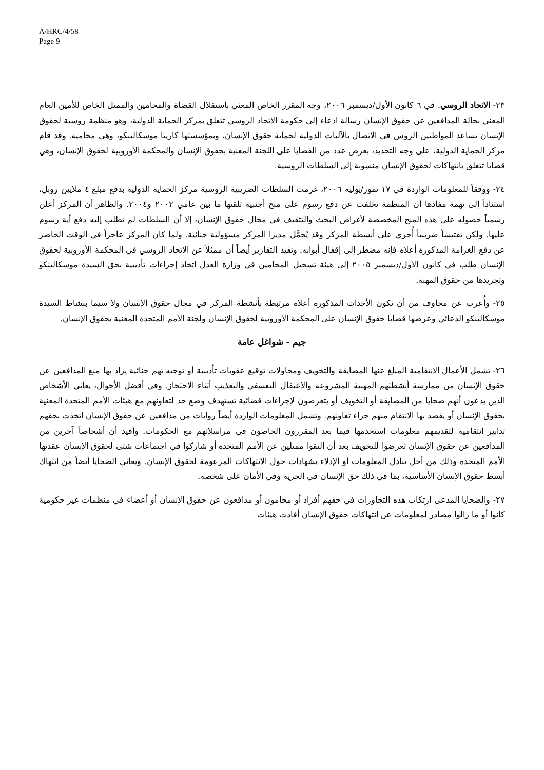A/HRC/4/58
Page 9
٢٣- الاتحاد الروسي. في ٦ كانون الأول/ديسمبر ٢٠٠٦، وجه المقرر الخاص المعني باستقلال القضاة والمحامين والممثل الخاص للأمين العام المعني بحالة المدافعين عن حقوق الإنسان رسالة ادعاء إلى حكومة الاتحاد الروسي تتعلق بمركز الحماية الدولية، وهو منظمة روسية لحقوق الإنسان تساعد المواطنين الروس في الاتصال بالآليات الدولية لحماية حقوق الإنسان، وبمؤسستها كارينا موسكالينكو، وهي محامية. وقد قام مركز الحماية الدولية، على وجه التحديد، بعرض عدد من القضايا على اللجنة المعنية بحقوق الإنسان والمحكمة الأوروبية لحقوق الإنسان، وهي قضايا تتعلق بانتهاكات لحقوق الإنسان منسوبة إلى السلطات الروسية.
٢٤- ووفقاً للمعلومات الواردة في ١٧ تموز/يوليه ٢٠٠٦، غرمت السلطات الضريبية الروسية مركز الحماية الدولية بدفع مبلغ ٤ ملايين روبل، استناداً إلى تهمة مفادها أن المنظمة تخلفت عن دفع رسوم على منح أجنبية تلقتها ما بين عامي ٢٠٠٢ و٢٠٠٤. والظاهر أن المركز أعلن رسمياً حصوله على هذه المنح المخصصة لأغراض البحث والتثقيف في مجال حقوق الإنسان، إلا أن السلطات لم تطلب إليه دفع أية رسوم عليها. ولكن تفتيشاً ضريبياً أُجري على أنشطة المركز وقد يُحمَّل مديرا المركز مسؤولية جنائية. ولما كان المركز عاجزاً في الوقت الحاضر عن دفع الغرامة المذكورة أعلاه فإنه مضطر إلى إقفال أبوابه. وتفيد التقارير أيضاً أن ممثلاً عن الاتحاد الروسي في المحكمة الأوروبية لحقوق الإنسان طلب في كانون الأول/ديسمبر ٢٠٠٥ إلى هيئة تسجيل المحامين في وزارة العدل اتخاذ إجراءات تأديبية بحق السيدة موسكالينكو وتجريدها من حقوق المهنة.
٢٥- وأُعرب عن مخاوف من أن تكون الأحداث المذكورة أعلاه مرتبطة بأنشطة المركز في مجال حقوق الإنسان ولا سيما بنشاط السيدة موسكالينكو الدعائي وعرضها قضايا حقوق الإنسان على المحكمة الأوروبية لحقوق الإنسان ولجنة الأمم المتحدة المعنية بحقوق الإنسان.
جيم - شواغل عامة
٢٦- تشمل الأعمال الانتقامية المبلغ عنها المضايقة والتخويف ومحاولات توقيع عقوبات تأديبية أو توجيه تهم جنائية يراد بها منع المدافعين عن حقوق الإنسان من ممارسة أنشطتهم المهنية المشروعة والاعتقال التعسفي والتعذيب أثناء الاحتجاز. وفي أفضل الأحوال، يعاني الأشخاص الذين يدعون أنهم ضحايا من المضايقة أو التخويف أو يتعرضون لإجراءات قضائية تستهدف وضع حد لتعاونهم مع هيئات الأمم المتحدة المعنية بحقوق الإنسان أو يقصد بها الانتقام منهم جزاء تعاونهم. وتشمل المعلومات الواردة أيضاً روايات من مدافعين عن حقوق الإنسان اتخذت بحقهم تدابير انتقامية لتقديمهم معلومات استخدمها فيما بعد المقررون الخاصون في مراسلاتهم مع الحكومات. وأفيد أن أشخاصاً آخرين من المدافعين عن حقوق الإنسان تعرضوا للتخويف بعد أن التقوا ممثلين عن الأمم المتحدة أو شاركوا في اجتماعات شتى لحقوق الإنسان عقدتها الأمم المتحدة وذلك من أجل تبادل المعلومات أو الإدلاء بشهادات حول الانتهاكات المزعومة لحقوق الإنسان. ويعاني الضحايا أيضاً من انتهاك أبسط حقوق الإنسان الأساسية، بما في ذلك حق الإنسان في الحرية وفي الأمان على شخصه.
٢٧- والضحايا المدعى ارتكاب هذه التجاوزات في حقهم أفراد أو محامون أو مدافعون عن حقوق الإنسان أو أعضاء في منظمات غير حكومية كانوا أو ما زالوا مصادر لمعلومات عن انتهاكات حقوق الإنسان أفادت هيئات